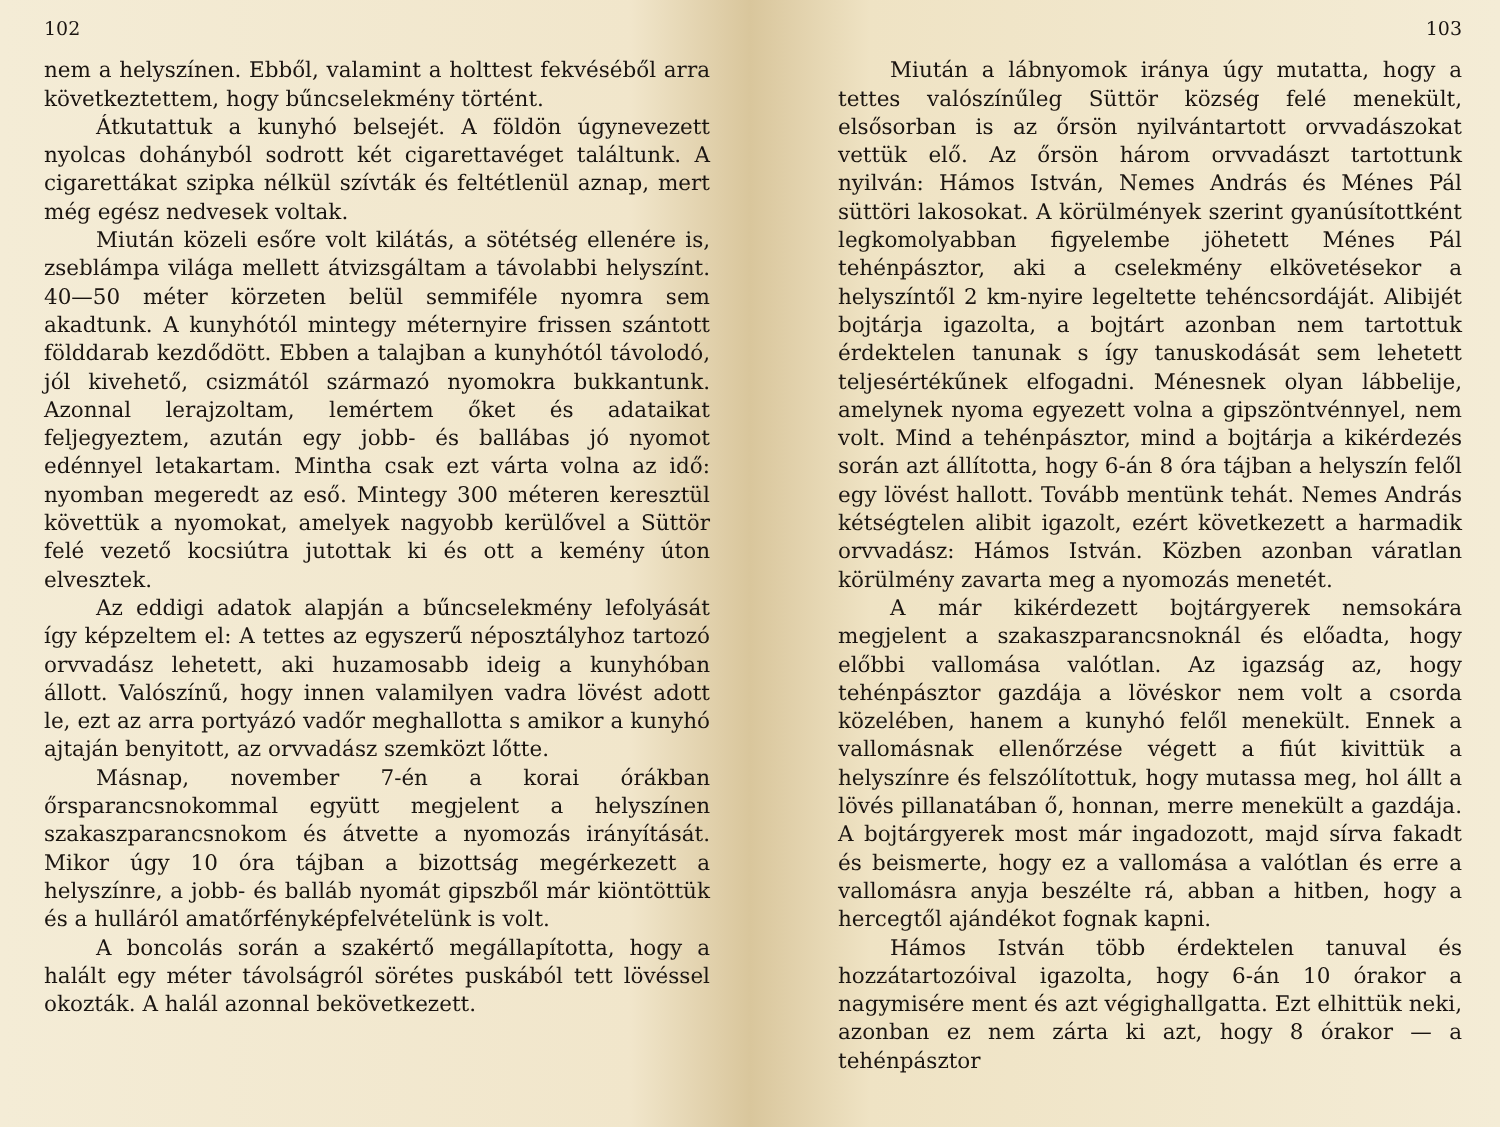102
nem a helyszínen. Ebből, valamint a holttest fekvéséből arra következtettem, hogy bűncselekmény történt.
Átkutattuk a kunyhó belsejét. A földön úgynevezett nyolcas dohányból sodrott két cigarettavéget találtunk. A cigarettákat szipka nélkül szívták és feltétlenül aznap, mert még egész nedvesek voltak.
Miután közeli esőre volt kilátás, a sötétség ellenére is, zseblámpa világa mellett átvizsgáltam a távolabbi helyszínt. 40—50 méter körzeten belül semmiféle nyomra sem akadtunk. A kunyhótól mintegy méternyire frissen szántott földdarab kezdődött. Ebben a talajban a kunyhótól távolodó, jól kivehető, csizmától származó nyomokra bukkantunk. Azonnal lerajzoltam, lemértem őket és adataikat feljegyeztem, azután egy jobb- és ballábas jó nyomot edénnyel letakartam. Mintha csak ezt várta volna az idő: nyomban megeredt az eső. Mintegy 300 méteren keresztül követtük a nyomokat, amelyek nagyobb kerülővel a Süttör felé vezető kocsiútra jutottak ki és ott a kemény úton elvesztek.
Az eddigi adatok alapján a bűncselekmény lefolyását így képzeltem el: A tettes az egyszerű néposztályhoz tartozó orvvadász lehetett, aki huzamosabb ideig a kunyhóban állott. Valószínű, hogy innen valamilyen vadra lövést adott le, ezt az arra portyázó vadőr meghallotta s amikor a kunyhó ajtaján benyitott, az orvvadász szemközt lőtte.
Másnap, november 7-én a korai órákban őrsparancsnokommal együtt megjelent a helyszínen szakaszparancsnokom és átvette a nyomozás irányítását. Mikor úgy 10 óra tájban a bizottság megérkezett a helyszínre, a jobb- és balláb nyomát gipszből már kiöntöttük és a hulláról amatőrfényképfelvételünk is volt.
A boncolás során a szakértő megállapította, hogy a halált egy méter távolságról sörétes puskából tett lövéssel okozták. A halál azonnal bekövetkezett.
103
Miután a lábnyomok iránya úgy mutatta, hogy a tettes valószínűleg Süttör község felé menekült, elsősorban is az őrsön nyilvántartott orvvadászokat vettük elő. Az őrsön három orvvadászt tartottunk nyilván: Hámos István, Nemes András és Ménes Pál süttöri lakosokat. A körülmények szerint gyanúsítottként legkomolyabban figyelembe jöhetett Ménes Pál tehénpásztor, aki a cselekmény elkövetésekor a helyszíntől 2 km-nyire legeltette tehéncsordáját. Alibijét bojtárja igazolta, a bojtárt azonban nem tartottuk érdektelen tanunak s így tanuskodását sem lehetett teljesértékűnek elfogadni. Ménesnek olyan lábbelije, amelynek nyoma egyezett volna a gipszöntvénnyel, nem volt. Mind a tehénpásztor, mind a bojtárja a kikérdezés során azt állította, hogy 6-án 8 óra tájban a helyszín felől egy lövést hallott. Tovább mentünk tehát. Nemes András kétségtelen alibit igazolt, ezért következett a harmadik orvvadász: Hámos István. Közben azonban váratlan körülmény zavarta meg a nyomozás menetét.
A már kikérdezett bojtárgyerek nemsokára megjelent a szakaszparancsnoknál és előadta, hogy előbbi vallomása valótlan. Az igazság az, hogy tehénpásztor gazdája a lövéskor nem volt a csorda közelében, hanem a kunyhó felől menekült. Ennek a vallomásnak ellenőrzése végett a fiút kivittük a helyszínre és felszólítottuk, hogy mutassa meg, hol állt a lövés pillanatában ő, honnan, merre menekült a gazdája. A bojtárgyerek most már ingadozott, majd sírva fakadt és beismerte, hogy ez a vallomása a valótlan és erre a vallomásra anyja beszélte rá, abban a hitben, hogy a hercegtől ajándékot fognak kapni.
Hámos István több érdektelen tanuval és hozzátartozóival igazolta, hogy 6-án 10 órakor a nagymisére ment és azt végighallgatta. Ezt elhittük neki, azonban ez nem zárta ki azt, hogy 8 órakor — a tehénpásztor